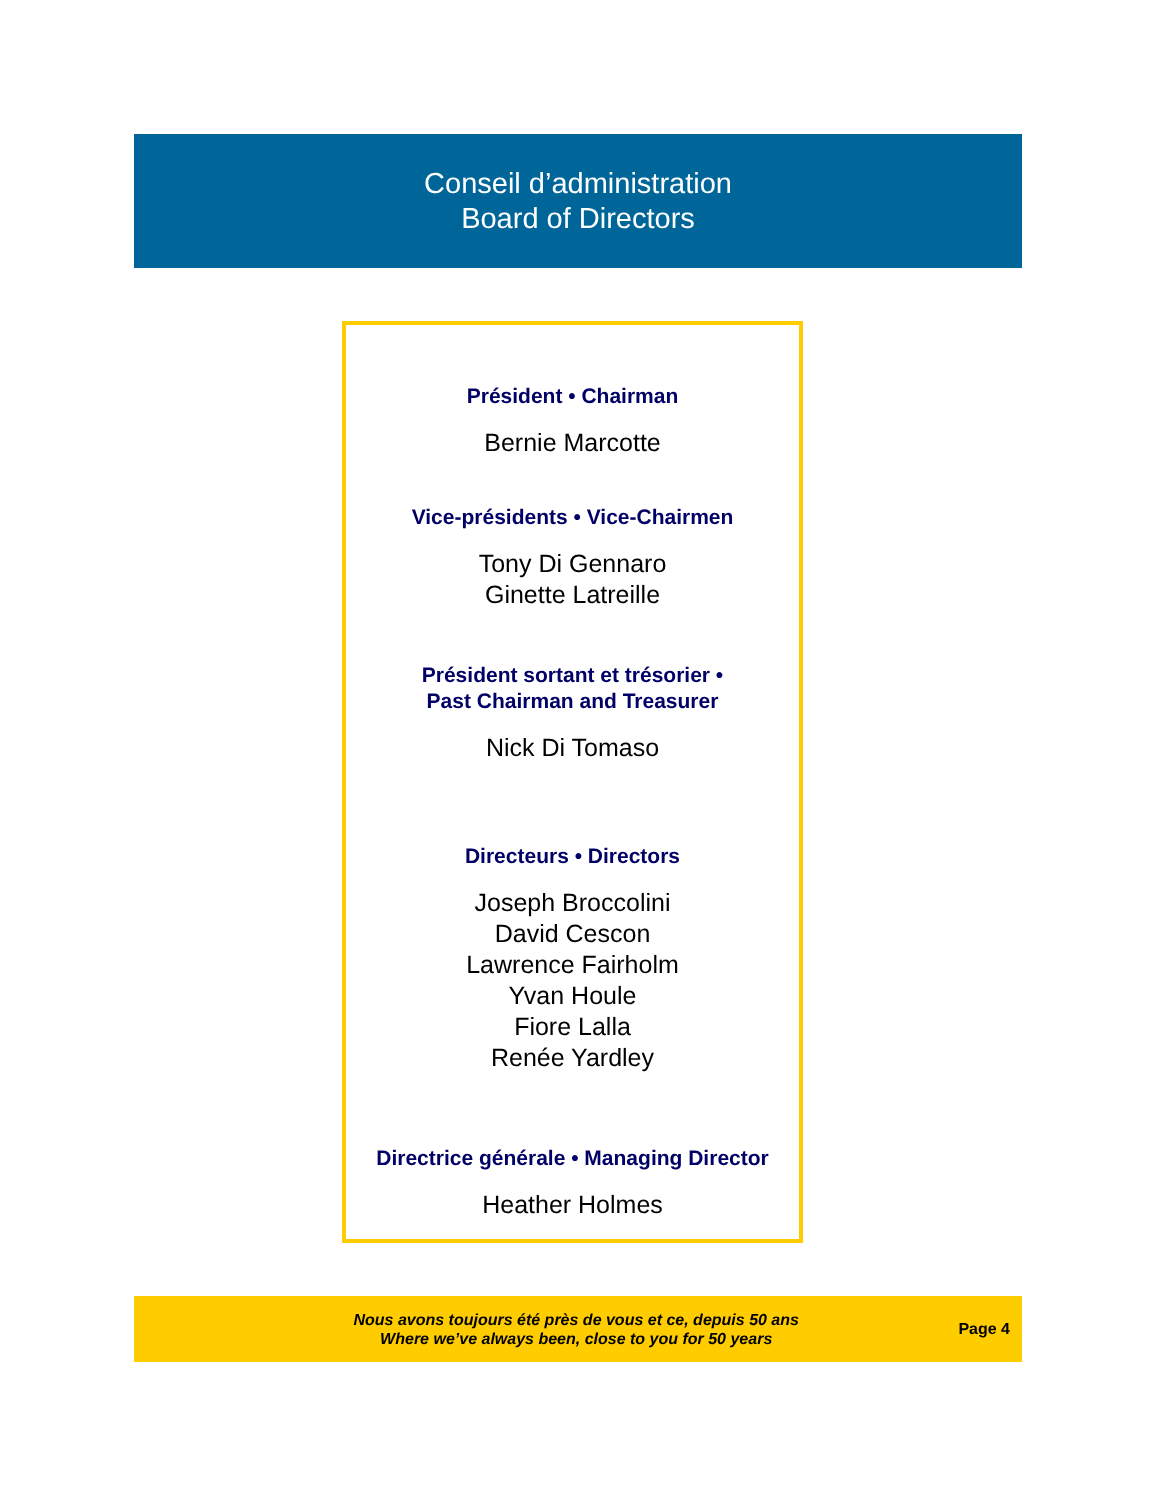Conseil d’administration
Board of Directors
Président • Chairman
Bernie Marcotte
Vice-présidents • Vice-Chairmen
Tony Di Gennaro
Ginette Latreille
Président sortant et trésorier •
Past Chairman and Treasurer
Nick Di Tomaso
Directeurs • Directors
Joseph Broccolini
David Cescon
Lawrence Fairholm
Yvan Houle
Fiore Lalla
Renée Yardley
Directrice générale • Managing Director
Heather Holmes
Nous avons toujours été près de vous et ce, depuis 50 ans
Where we’ve always been, close to you for 50 years
Page 4